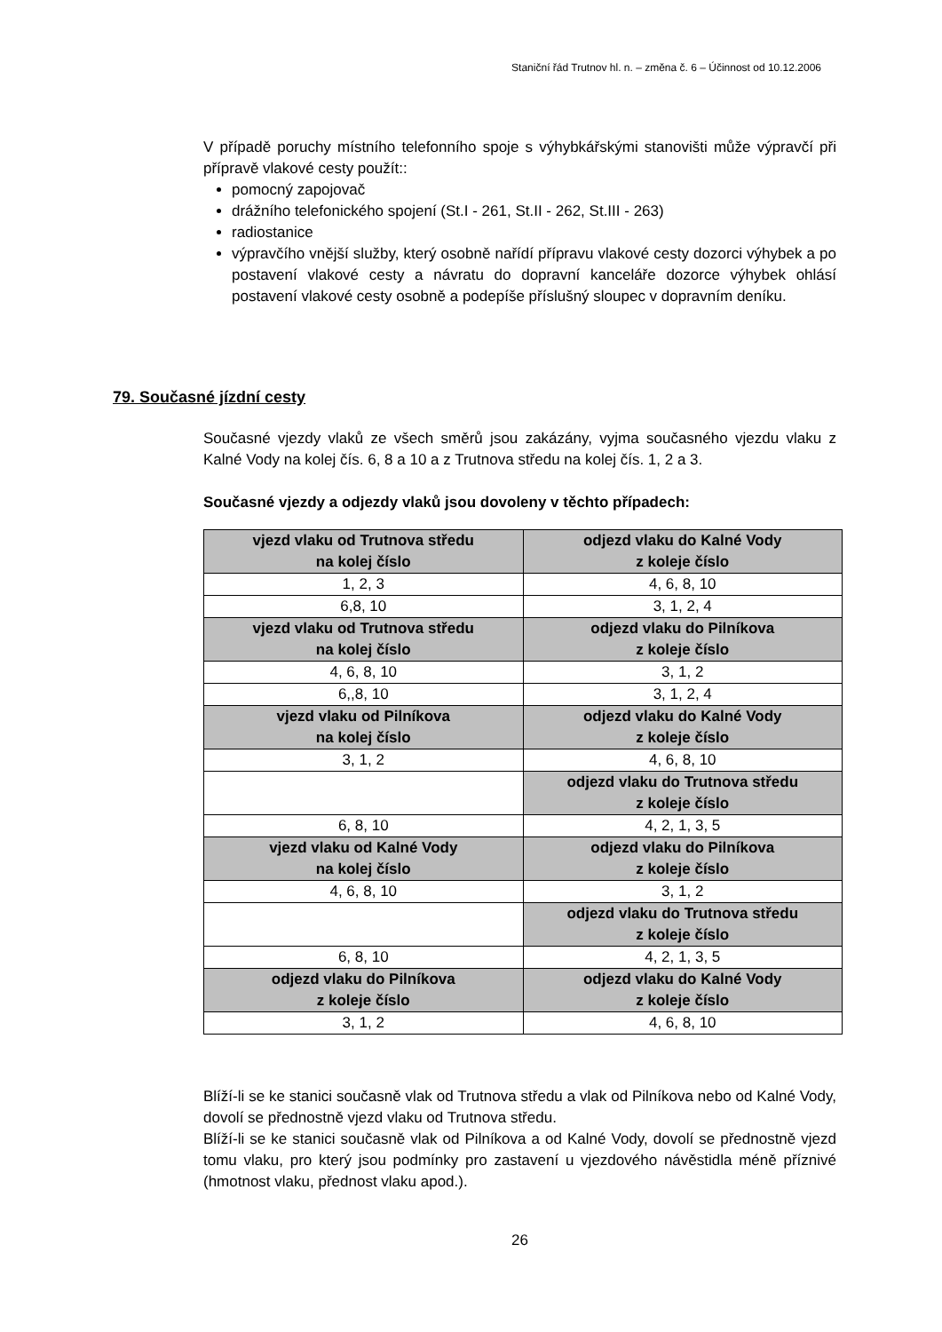Staniční řád Trutnov hl. n. – změna č. 6 – Účinnost od 10.12.2006
V případě poruchy místního telefonního spoje s výhybkářskými stanovišti může výpravčí při přípravě vlakové cesty použít::
pomocný zapojovač
drážního telefonického spojení (St.I - 261, St.II - 262, St.III - 263)
radiostanice
výpravčího vnější služby, který osobně nařídí přípravu vlakové cesty dozorci výhybek a po postavení vlakové cesty a návratu do dopravní kanceláře dozorce výhybek ohlásí postavení vlakové cesty osobně a podepíše příslušný sloupec v dopravním deníku.
79. Současné jízdní cesty
Současné vjezdy vlaků ze všech směrů jsou zakázány, vyjma současného vjezdu vlaku z Kalné Vody na kolej čís. 6, 8 a 10 a z Trutnova středu na kolej čís. 1, 2 a 3.
Současné vjezdy a odjezdy vlaků jsou dovoleny v těchto případech:
| vjezd vlaku od Trutnova středu na kolej číslo | odjezd vlaku do Kalné Vody z koleje číslo |
| 1, 2, 3 | 4, 6, 8, 10 |
| 6,8, 10 | 3, 1, 2, 4 |
| vjezd vlaku od Trutnova středu na kolej číslo | odjezd vlaku do Pilníkova z koleje číslo |
| 4, 6, 8, 10 | 3, 1, 2 |
| 6,,8, 10 | 3, 1, 2, 4 |
| vjezd vlaku od Pilníkova na kolej číslo | odjezd vlaku do Kalné Vody z koleje číslo |
| 3, 1, 2 | 4, 6, 8, 10 |
| | odjezd vlaku do Trutnova středu z koleje číslo |
| 6, 8, 10 | 4, 2, 1, 3, 5 |
| vjezd vlaku od Kalné Vody na kolej číslo | odjezd vlaku do Pilníkova z koleje číslo |
| 4, 6, 8, 10 | 3, 1, 2 |
| | odjezd vlaku do Trutnova středu z koleje číslo |
| 6, 8, 10 | 4, 2, 1, 3, 5 |
| odjezd vlaku do Pilníkova z koleje číslo | odjezd vlaku do Kalné Vody z koleje číslo |
| 3, 1, 2 | 4, 6, 8, 10 |
Blíží-li se ke stanici současně vlak od Trutnova středu a vlak od Pilníkova nebo od Kalné Vody, dovolí se přednostně vjezd vlaku od Trutnova středu.
Blíží-li se ke stanici současně vlak od Pilníkova a od Kalné Vody, dovolí se přednostně vjezd tomu vlaku, pro který jsou podmínky pro zastavení u vjezdového návěstidla méně příznivé (hmotnost vlaku, přednost vlaku apod.).
26